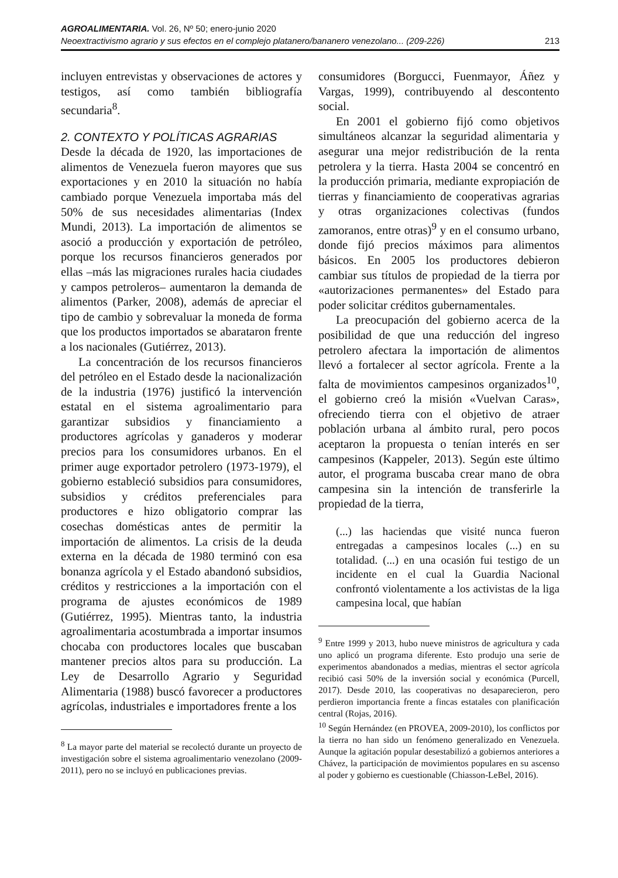AGROALIMENTARIA. Vol. 26, Nº 50; enero-junio 2020
Neoextractivismo agrario y sus efectos en el complejo platanero/bananero venezolano... (209-226) 213
incluyen entrevistas y observaciones de actores y testigos, así como también bibliografía secundaria<sup>8</sup>.
2. CONTEXTO Y POLÍTICAS AGRARIAS
Desde la década de 1920, las importaciones de alimentos de Venezuela fueron mayores que sus exportaciones y en 2010 la situación no había cambiado porque Venezuela importaba más del 50% de sus necesidades alimentarias (Index Mundi, 2013). La importación de alimentos se asoció a producción y exportación de petróleo, porque los recursos financieros generados por ellas –más las migraciones rurales hacia ciudades y campos petroleros– aumentaron la demanda de alimentos (Parker, 2008), además de apreciar el tipo de cambio y sobrevaluar la moneda de forma que los productos importados se abarataron frente a los nacionales (Gutiérrez, 2013).
La concentración de los recursos financieros del petróleo en el Estado desde la nacionalización de la industria (1976) justificó la intervención estatal en el sistema agroalimentario para garantizar subsidios y financiamiento a productores agrícolas y ganaderos y moderar precios para los consumidores urbanos. En el primer auge exportador petrolero (1973-1979), el gobierno estableció subsidios para consumidores, subsidios y créditos preferenciales para productores e hizo obligatorio comprar las cosechas domésticas antes de permitir la importación de alimentos. La crisis de la deuda externa en la década de 1980 terminó con esa bonanza agrícola y el Estado abandonó subsidios, créditos y restricciones a la importación con el programa de ajustes económicos de 1989 (Gutiérrez, 1995). Mientras tanto, la industria agroalimentaria acostumbrada a importar insumos chocaba con productores locales que buscaban mantener precios altos para su producción. La Ley de Desarrollo Agrario y Seguridad Alimentaria (1988) buscó favorecer a productores agrícolas, industriales e importadores frente a los
<sup>8</sup> La mayor parte del material se recolectó durante un proyecto de investigación sobre el sistema agroalimentario venezolano (2009-2011), pero no se incluyó en publicaciones previas.
consumidores (Borgucci, Fuenmayor, Áñez y Vargas, 1999), contribuyendo al descontento social.
En 2001 el gobierno fijó como objetivos simultáneos alcanzar la seguridad alimentaria y asegurar una mejor redistribución de la renta petrolera y la tierra. Hasta 2004 se concentró en la producción primaria, mediante expropiación de tierras y financiamiento de cooperativas agrarias y otras organizaciones colectivas (fundos zamoranos, entre otras)<sup>9</sup> y en el consumo urbano, donde fijó precios máximos para alimentos básicos. En 2005 los productores debieron cambiar sus títulos de propiedad de la tierra por «autorizaciones permanentes» del Estado para poder solicitar créditos gubernamentales.
La preocupación del gobierno acerca de la posibilidad de que una reducción del ingreso petrolero afectara la importación de alimentos llevó a fortalecer al sector agrícola. Frente a la falta de movimientos campesinos organizados<sup>10</sup>, el gobierno creó la misión «Vuelvan Caras», ofreciendo tierra con el objetivo de atraer población urbana al ámbito rural, pero pocos aceptaron la propuesta o tenían interés en ser campesinos (Kappeler, 2013). Según este último autor, el programa buscaba crear mano de obra campesina sin la intención de transferirle la propiedad de la tierra,
(...) las haciendas que visité nunca fueron entregadas a campesinos locales (...) en su totalidad. (...) en una ocasión fui testigo de un incidente en el cual la Guardia Nacional confrontó violentamente a los activistas de la liga campesina local, que habían
<sup>9</sup> Entre 1999 y 2013, hubo nueve ministros de agricultura y cada uno aplicó un programa diferente. Esto produjo una serie de experimentos abandonados a medias, mientras el sector agrícola recibió casi 50% de la inversión social y económica (Purcell, 2017). Desde 2010, las cooperativas no desaparecieron, pero perdieron importancia frente a fincas estatales con planificación central (Rojas, 2016).
<sup>10</sup> Según Hernández (en PROVEA, 2009-2010), los conflictos por la tierra no han sido un fenómeno generalizado en Venezuela. Aunque la agitación popular desestabilizó a gobiernos anteriores a Chávez, la participación de movimientos populares en su ascenso al poder y gobierno es cuestionable (Chiasson-LeBel, 2016).